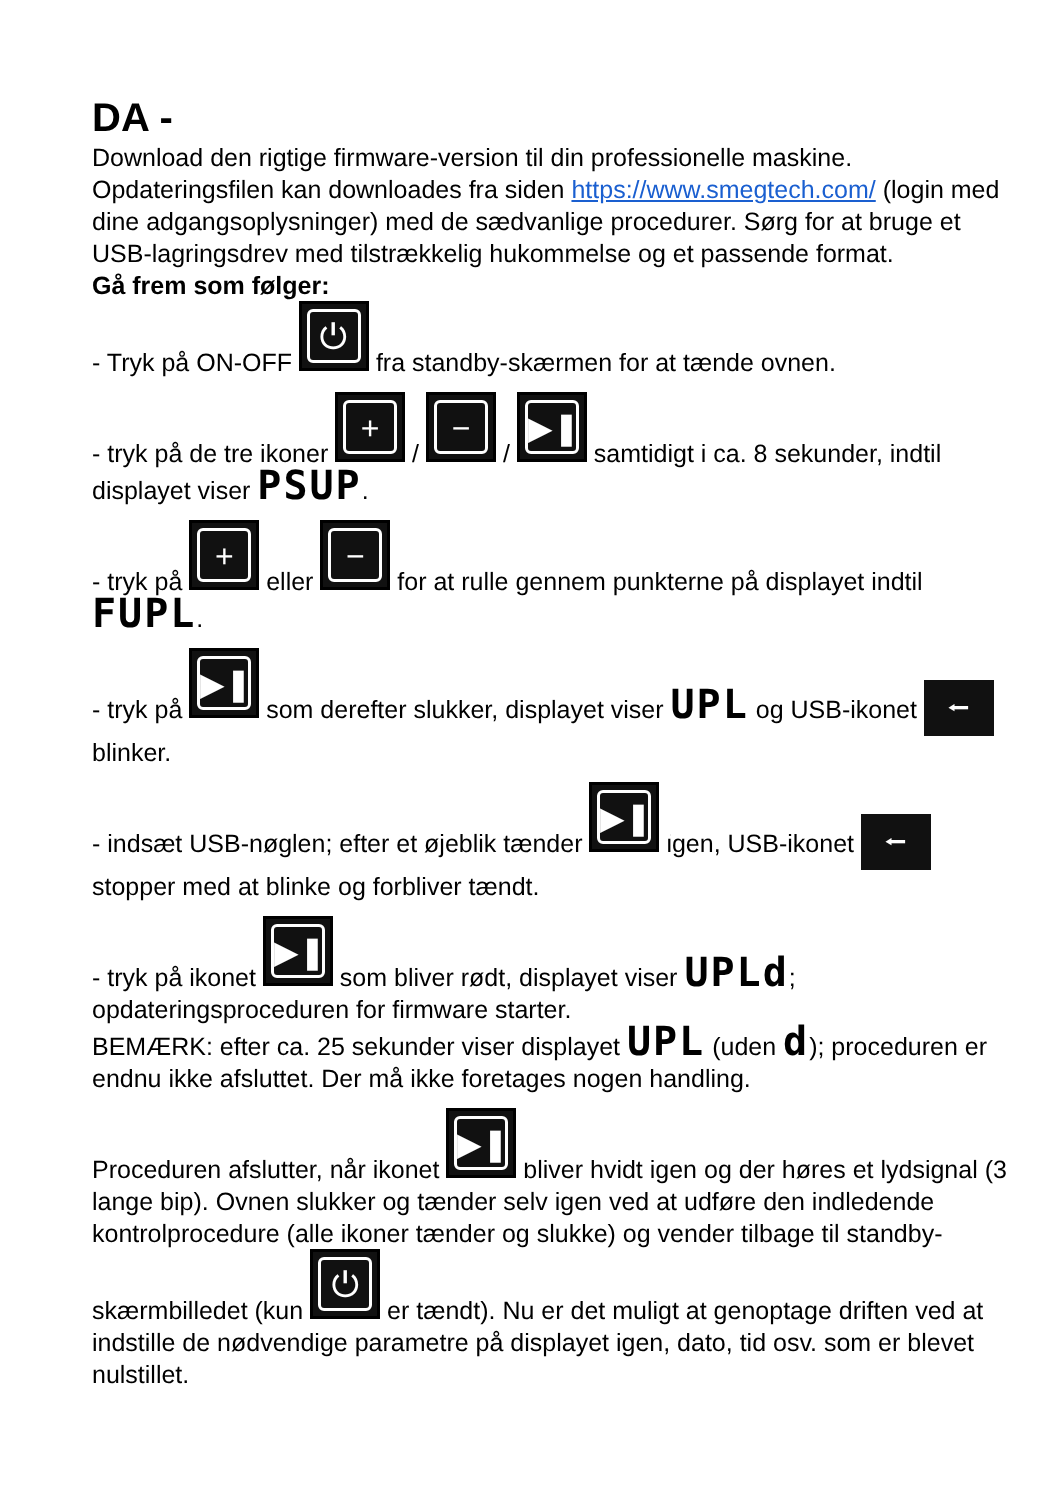DA -
Download den rigtige firmware-version til din professionelle maskine. Opdateringsfilen kan downloades fra siden https://www.smegtech.com/ (login med dine adgangsoplysninger) med de sædvanlige procedurer. Sørg for at bruge et USB-lagringsdrev med tilstrækkelig hukommelse og et passende format.
Gå frem som følger:
- Tryk på ON-OFF ⏻ fra standby-skærmen for at tænde ovnen.
- tryk på de tre ikoner + / − / ▶❚❚ samtidigt i ca. 8 sekunder, indtil displayet viser PSUP.
- tryk på + eller − for at rulle gennem punkterne på displayet indtil FUPL.
- tryk på ▶❚❚ som derefter slukker, displayet viser UPL og USB-ikonet ⭠ blinker.
- indsæt USB-nøglen; efter et øjeblik tænder ▶❚❚ igen, USB-ikonet ⭠ stopper med at blinke og forbliver tændt.
- tryk på ikonet ▶❚❚ som bliver rødt, displayet viser UPLd; opdateringsproceduren for firmware starter.
BEMÆRK: efter ca. 25 sekunder viser displayet UPL (uden d); proceduren er endnu ikke afsluttet. Der må ikke foretages nogen handling.
Proceduren afslutter, når ikonet ▶❚❚ bliver hvidt igen og der høres et lydsignal (3 lange bip). Ovnen slukker og tænder selv igen ved at udføre den indledende kontrolprocedure (alle ikoner tænder og slukke) og vender tilbage til standby-skærmbilledet (kun ⏻ er tændt). Nu er det muligt at genoptage driften ved at indstille de nødvendige parametre på displayet igen, dato, tid osv. som er blevet nulstillet.